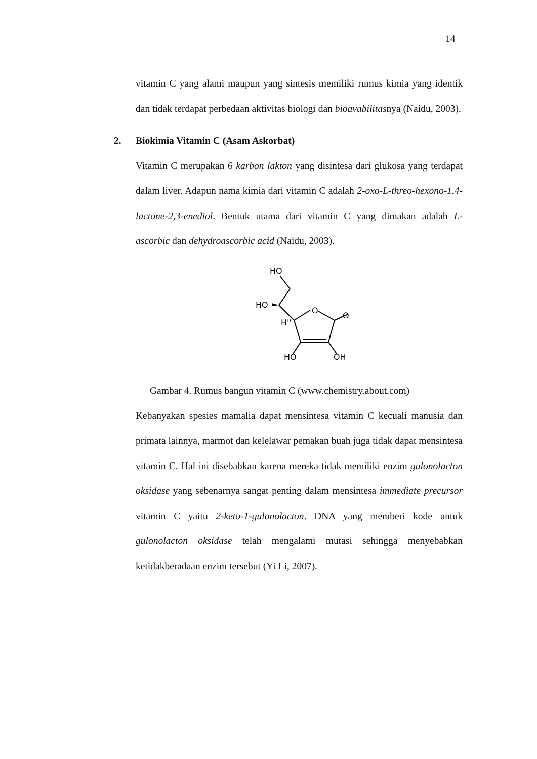14
vitamin C yang alami maupun yang sintesis memiliki rumus kimia yang identik dan tidak terdapat perbedaan aktivitas biologi dan bioavabilitasnya (Naidu, 2003).
2. Biokimia Vitamin C (Asam Askorbat)
Vitamin C merupakan 6 karbon lakton yang disintesa dari glukosa yang terdapat dalam liver. Adapun nama kimia dari vitamin C adalah 2-oxo-L-threo-hexono-1,4-lactone-2,3-enediol. Bentuk utama dari vitamin C yang dimakan adalah L-ascorbic dan dehydroascorbic acid (Naidu, 2003).
HO
HO
O
O
H''
HO
OH
Gambar 4. Rumus bangun vitamin C (www.chemistry.about.com)
Kebanyakan spesies mamalia dapat mensintesa vitamin C kecuali manusia dan primata lainnya, marmot dan kelelawar pemakan buah juga tidak dapat mensintesa vitamin C. Hal ini disebabkan karena mereka tidak memiliki enzim gulonolacton oksidase yang sebenarnya sangat penting dalam mensintesa immediate precursor vitamin C yaitu 2-keto-1-gulonolacton. DNA yang memberi kode untuk gulonolacton oksidase telah mengalami mutasi sehingga menyebabkan ketidakberadaan enzim tersebut (Yi Li, 2007).